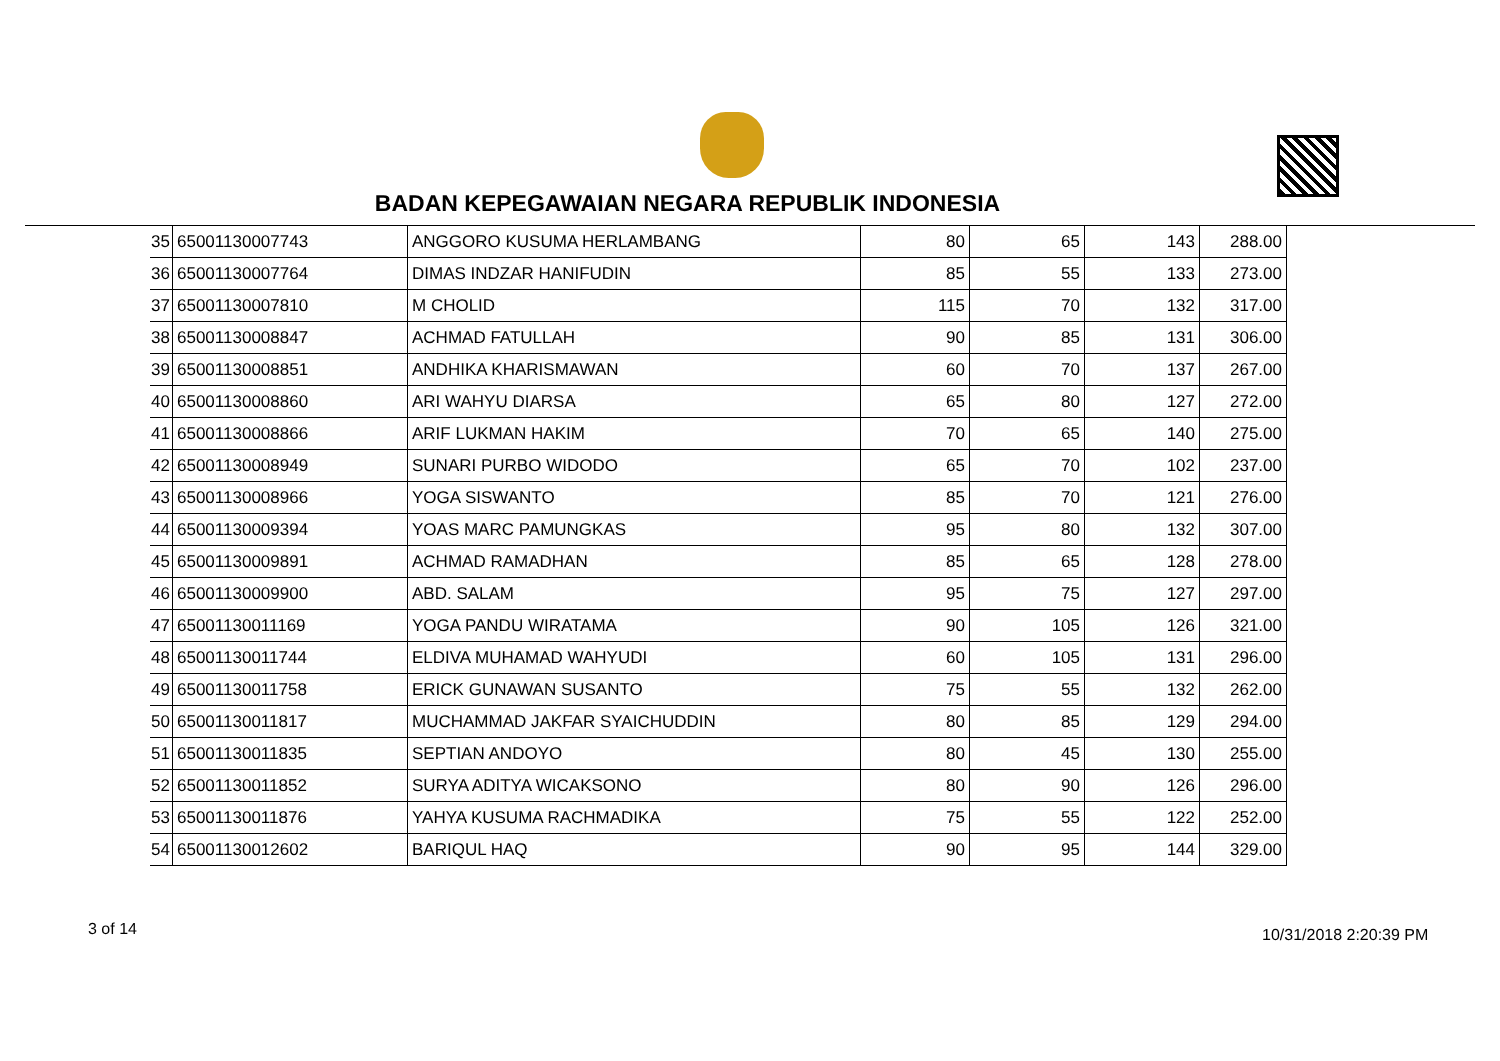BADAN KEPEGAWAIAN NEGARA REPUBLIK INDONESIA
| 35 | 65001130007743 | ANGGORO KUSUMA HERLAMBANG | 80 | 65 | 143 | 288.00 |
| 36 | 65001130007764 | DIMAS INDZAR HANIFUDIN | 85 | 55 | 133 | 273.00 |
| 37 | 65001130007810 | M CHOLID | 115 | 70 | 132 | 317.00 |
| 38 | 65001130008847 | ACHMAD FATULLAH | 90 | 85 | 131 | 306.00 |
| 39 | 65001130008851 | ANDHIKA KHARISMAWAN | 60 | 70 | 137 | 267.00 |
| 40 | 65001130008860 | ARI WAHYU DIARSA | 65 | 80 | 127 | 272.00 |
| 41 | 65001130008866 | ARIF LUKMAN HAKIM | 70 | 65 | 140 | 275.00 |
| 42 | 65001130008949 | SUNARI PURBO WIDODO | 65 | 70 | 102 | 237.00 |
| 43 | 65001130008966 | YOGA SISWANTO | 85 | 70 | 121 | 276.00 |
| 44 | 65001130009394 | YOAS MARC PAMUNGKAS | 95 | 80 | 132 | 307.00 |
| 45 | 65001130009891 | ACHMAD RAMADHAN | 85 | 65 | 128 | 278.00 |
| 46 | 65001130009900 | ABD. SALAM | 95 | 75 | 127 | 297.00 |
| 47 | 65001130011169 | YOGA PANDU WIRATAMA | 90 | 105 | 126 | 321.00 |
| 48 | 65001130011744 | ELDIVA MUHAMAD WAHYUDI | 60 | 105 | 131 | 296.00 |
| 49 | 65001130011758 | ERICK GUNAWAN SUSANTO | 75 | 55 | 132 | 262.00 |
| 50 | 65001130011817 | MUCHAMMAD JAKFAR SYAICHUDDIN | 80 | 85 | 129 | 294.00 |
| 51 | 65001130011835 | SEPTIAN ANDOYO | 80 | 45 | 130 | 255.00 |
| 52 | 65001130011852 | SURYA ADITYA WICAKSONO | 80 | 90 | 126 | 296.00 |
| 53 | 65001130011876 | YAHYA KUSUMA RACHMADIKA | 75 | 55 | 122 | 252.00 |
| 54 | 65001130012602 | BARIQUL HAQ | 90 | 95 | 144 | 329.00 |
3 of 14 10/31/2018 2:20:39 PM